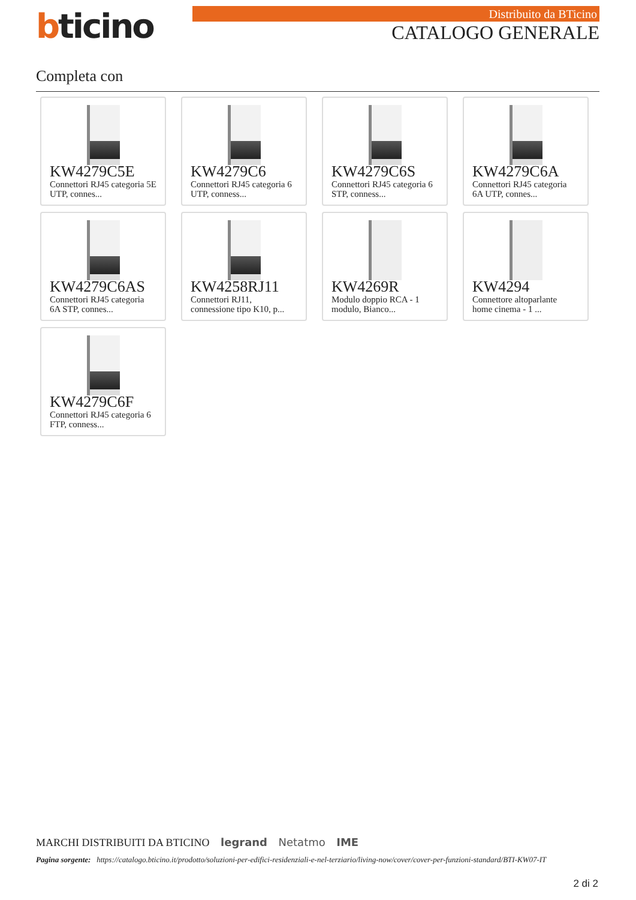bticino Distribuito da BTicino
CATALOGO GENERALE
Completa con
KW4279C5E
Connettori RJ45 categoria 5E UTP, connes...
KW4279C6
Connettori RJ45 categoria 6 UTP, conness...
KW4279C6S
Connettori RJ45 categoria 6 STP, conness...
KW4279C6A
Connettori RJ45 categoria 6A UTP, connes...
KW4279C6AS
Connettori RJ45 categoria 6A STP, connes...
KW4258RJ11
Connettori RJ11, connessione tipo K10, p...
KW4269R
Modulo doppio RCA - 1 modulo, Bianco...
KW4294
Connettore altoparlante home cinema - 1 ...
KW4279C6F
Connettori RJ45 categoria 6 FTP, conness...
MARCHI DISTRIBUITI DA BTICINO legrand Netatmo IME
Pagina sorgente: https://catalogo.bticino.it/prodotto/soluzioni-per-edifici-residenziali-e-nel-terziario/living-now/cover/cover-per-funzioni-standard/BTI-KW07-IT
2 di 2